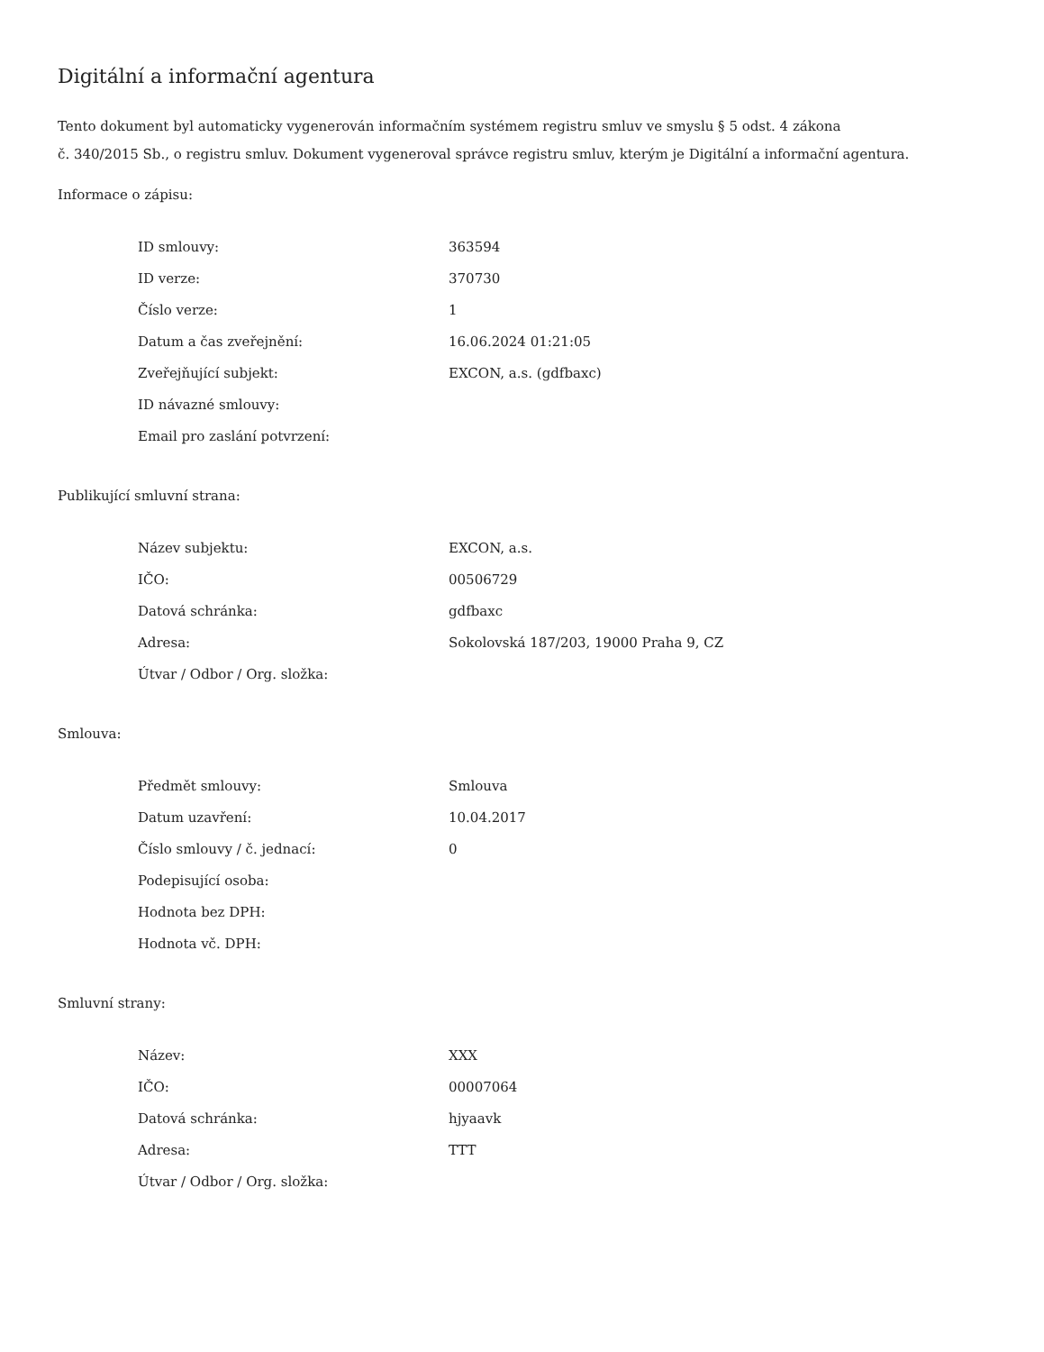Digitální a informační agentura
Tento dokument byl automaticky vygenerován informačním systémem registru smluv ve smyslu § 5 odst. 4 zákona
č. 340/2015 Sb., o registru smluv. Dokument vygeneroval správce registru smluv, kterým je Digitální a informační agentura.
Informace o zápisu:
| ID smlouvy: | 363594 |
| ID verze: | 370730 |
| Číslo verze: | 1 |
| Datum a čas zveřejnění: | 16.06.2024 01:21:05 |
| Zveřejňující subjekt: | EXCON, a.s. (gdfbaxc) |
| ID návazné smlouvy: | |
| Email pro zaslání potvrzení: | |
Publikující smluvní strana:
| Název subjektu: | EXCON, a.s. |
| IČO: | 00506729 |
| Datová schránka: | gdfbaxc |
| Adresa: | Sokolovská 187/203, 19000 Praha 9, CZ |
| Útvar / Odbor / Org. složka: | |
Smlouva:
| Předmět smlouvy: | Smlouva |
| Datum uzavření: | 10.04.2017 |
| Číslo smlouvy / č. jednací: | 0 |
| Podepisující osoba: | |
| Hodnota bez DPH: | |
| Hodnota vč. DPH: | |
Smluvní strany:
| Název: | XXX |
| IČO: | 00007064 |
| Datová schránka: | hjyaavk |
| Adresa: | TTT |
| Útvar / Odbor / Org. složka: | |